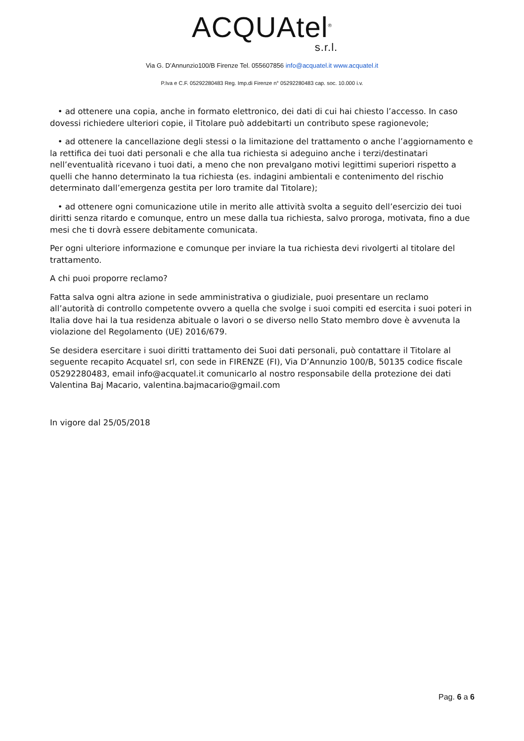ACQUAtel<sup>®</sup>
s.r.l.
Via G. D’Annunzio100/B Firenze Tel. 055607856 info@acquatel.it www.acquatel.it
P.Iva e C.F. 05292280483 Reg. Imp.di Firenze n° 05292280483 cap. soc. 10.000 i.v.
• ad ottenere una copia, anche in formato elettronico, dei dati di cui hai chiesto l’accesso. In caso dovessi richiedere ulteriori copie, il Titolare può addebitarti un contributo spese ragionevole;
• ad ottenere la cancellazione degli stessi o la limitazione del trattamento o anche l’aggiornamento e la rettifica dei tuoi dati personali e che alla tua richiesta si adeguino anche i terzi/destinatari nell’eventualità ricevano i tuoi dati, a meno che non prevalgano motivi legittimi superiori rispetto a quelli che hanno determinato la tua richiesta (es. indagini ambientali e contenimento del rischio determinato dall’emergenza gestita per loro tramite dal Titolare);
• ad ottenere ogni comunicazione utile in merito alle attività svolta a seguito dell’esercizio dei tuoi diritti senza ritardo e comunque, entro un mese dalla tua richiesta, salvo proroga, motivata, fino a due mesi che ti dovrà essere debitamente comunicata.
Per ogni ulteriore informazione e comunque per inviare la tua richiesta devi rivolgerti al titolare del trattamento.
A chi puoi proporre reclamo?
Fatta salva ogni altra azione in sede amministrativa o giudiziale, puoi presentare un reclamo all’autorità di controllo competente ovvero a quella che svolge i suoi compiti ed esercita i suoi poteri in Italia dove hai la tua residenza abituale o lavori o se diverso nello Stato membro dove è avvenuta la violazione del Regolamento (UE) 2016/679.
Se desidera esercitare i suoi diritti trattamento dei Suoi dati personali, può contattare il Titolare al seguente recapito Acquatel srl, con sede in FIRENZE (FI), Via D’Annunzio 100/B, 50135 codice fiscale 05292280483, email info@acquatel.it comunicarlo al nostro responsabile della protezione dei dati Valentina Baj Macario, valentina.bajmacario@gmail.com
In vigore dal 25/05/2018
Pag. 6 a 6